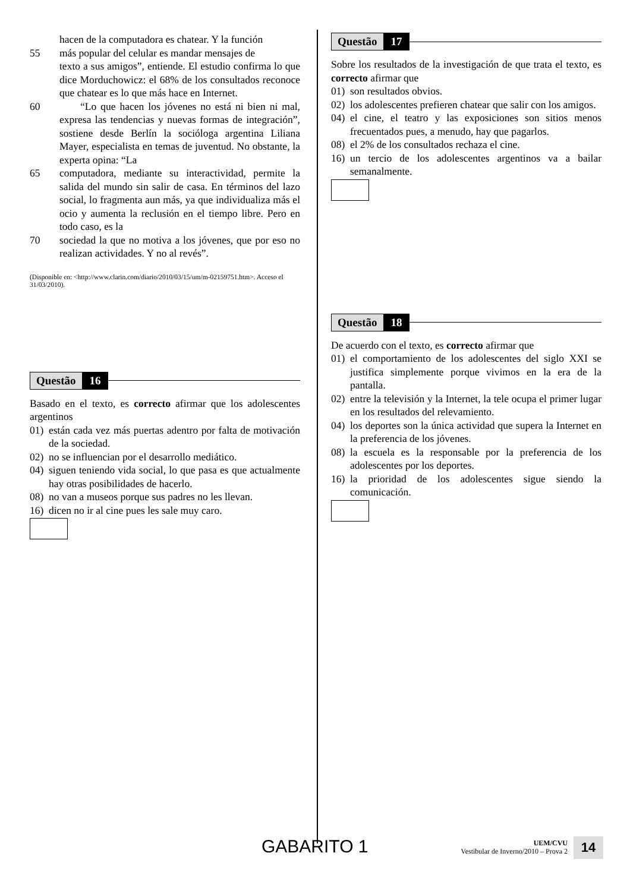hacen de la computadora es chatear. Y la función
55 más popular del celular es mandar mensajes de
texto a sus amigos”, entiende. El estudio confirma lo que dice Morduchowicz: el 68% de los consultados reconoce que chatear es lo que más hace en Internet.
60 “Lo que hacen los jóvenes no está ni bien ni mal, expresa las tendencias y nuevas formas de integración”, sostiene desde Berlín la socióloga argentina Liliana Mayer, especialista en temas de juventud. No obstante, la experta opina: “La
65 computadora, mediante su interactividad, permite la salida del mundo sin salir de casa. En términos del lazo social, lo fragmenta aun más, ya que individualiza más el ocio y aumenta la reclusión en el tiempo libre. Pero en todo caso, es la
70 sociedad la que no motiva a los jóvenes, que por eso no realizan actividades. Y no al revés”.
(Disponible en: <http://www.clarin.com/diario/2010/03/15/um/m-02159751.htm>. Acceso el 31/03/2010).
Questão 16
Basado en el texto, es correcto afirmar que los adolescentes argentinos
01) están cada vez más puertas adentro por falta de motivación de la sociedad.
02) no se influencian por el desarrollo mediático.
04) siguen teniendo vida social, lo que pasa es que actualmente hay otras posibilidades de hacerlo.
08) no van a museos porque sus padres no les llevan.
16) dicen no ir al cine pues les sale muy caro.
Questão 17
Sobre los resultados de la investigación de que trata el texto, es correcto afirmar que
01) son resultados obvios.
02) los adolescentes prefieren chatear que salir con los amigos.
04) el cine, el teatro y las exposiciones son sitios menos frecuentados pues, a menudo, hay que pagarlos.
08) el 2% de los consultados rechaza el cine.
16) un tercio de los adolescentes argentinos va a bailar semanalmente.
Questão 18
De acuerdo con el texto, es correcto afirmar que
01) el comportamiento de los adolescentes del siglo XXI se justifica simplemente porque vivimos en la era de la pantalla.
02) entre la televisión y la Internet, la tele ocupa el primer lugar en los resultados del relevamiento.
04) los deportes son la única actividad que supera la Internet en la preferencia de los jóvenes.
08) la escuela es la responsable por la preferencia de los adolescentes por los deportes.
16) la prioridad de los adolescentes sigue siendo la comunicación.
GABARITO 1
UEM/CVU
Vestibular de Inverno/2010 – Prova 2
14